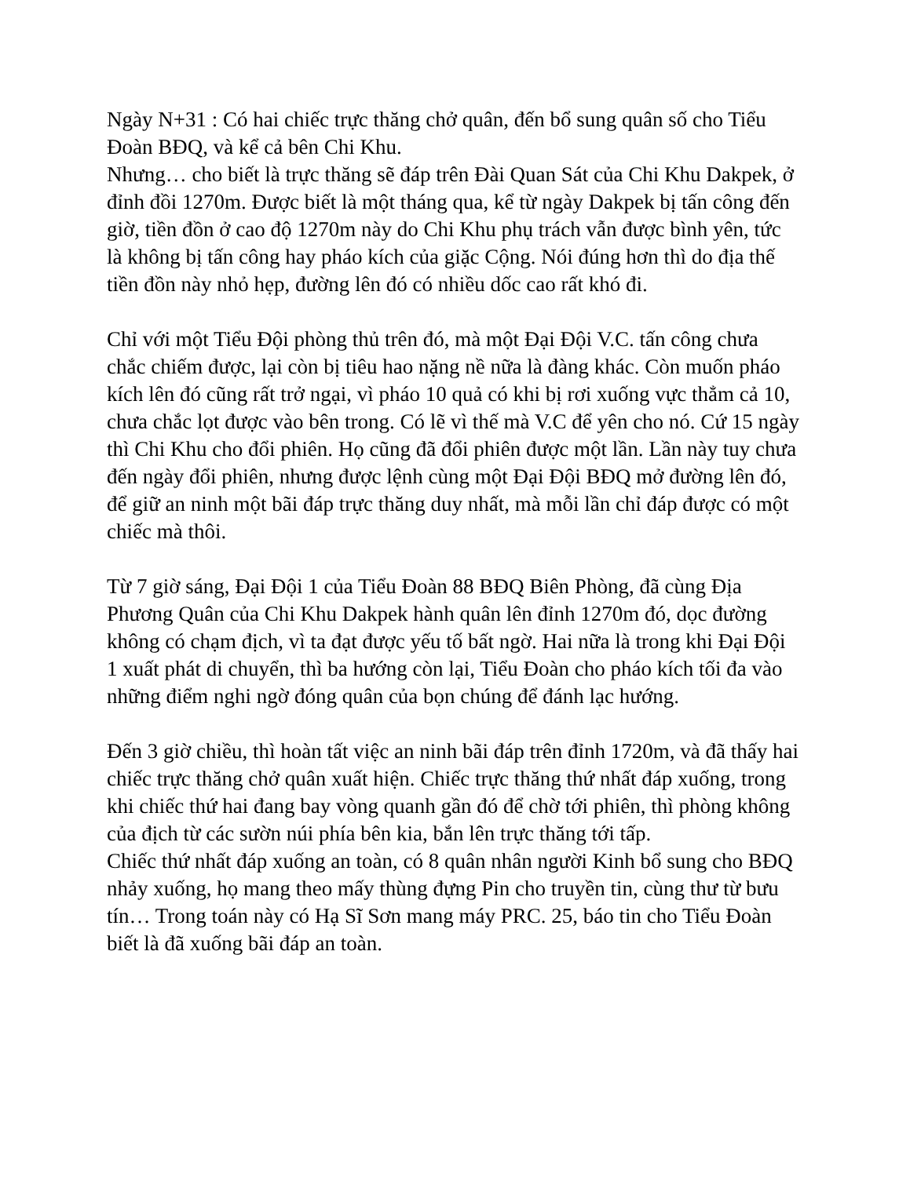Ngày N+31 : Có hai chiếc trực thăng chở quân, đến bổ sung quân số cho Tiểu Đoàn BĐQ, và kể cả bên Chi Khu.
Nhưng… cho biết là trực thăng sẽ đáp trên Đài Quan Sát của Chi Khu Dakpek, ở đỉnh đồi 1270m. Được biết là một tháng qua, kể từ ngày Dakpek bị tấn công đến giờ, tiền đồn ở cao độ 1270m này do Chi Khu phụ trách vẫn được bình yên, tức là không bị tấn công hay pháo kích của giặc Cộng. Nói đúng hơn thì do địa thế tiền đồn này nhỏ hẹp, đường lên đó có nhiều dốc cao rất khó đi.
Chỉ với một Tiểu Đội phòng thủ trên đó, mà một Đại Đội V.C. tấn công chưa chắc chiếm được, lại còn bị tiêu hao nặng nề nữa là đàng khác. Còn muốn pháo kích lên đó cũng rất trở ngại, vì pháo 10 quả có khi bị rơi xuống vực thẳm cả 10, chưa chắc lọt được vào bên trong. Có lẽ vì thế mà V.C để yên cho nó. Cứ 15 ngày thì Chi Khu cho đổi phiên. Họ cũng đã đổi phiên được một lần. Lần này tuy chưa đến ngày đổi phiên, nhưng được lệnh cùng một Đại Đội BĐQ mở đường lên đó, để giữ an ninh một bãi đáp trực thăng duy nhất, mà mỗi lần chỉ đáp được có một chiếc mà thôi.
Từ 7 giờ sáng, Đại Đội 1 của Tiểu Đoàn 88 BĐQ Biên Phòng, đã cùng Địa Phương Quân của Chi Khu Dakpek hành quân lên đỉnh 1270m đó, dọc đường không có chạm địch, vì ta đạt được yếu tố bất ngờ. Hai nữa là trong khi Đại Đội 1 xuất phát di chuyển, thì ba hướng còn lại, Tiểu Đoàn cho pháo kích tối đa vào những điểm nghi ngờ đóng quân của bọn chúng để đánh lạc hướng.
Đến 3 giờ chiều, thì hoàn tất việc an ninh bãi đáp trên đỉnh 1720m, và đã thấy hai chiếc trực thăng chở quân xuất hiện. Chiếc trực thăng thứ nhất đáp xuống, trong khi chiếc thứ hai đang bay vòng quanh gần đó để chờ tới phiên, thì phòng không của địch từ các sườn núi phía bên kia, bắn lên trực thăng tới tấp.
Chiếc thứ nhất đáp xuống an toàn, có 8 quân nhân người Kinh bổ sung cho BĐQ nhảy xuống, họ mang theo mấy thùng đựng Pin cho truyền tin, cùng thư từ bưu tín… Trong toán này có Hạ Sĩ Sơn mang máy PRC. 25, báo tin cho Tiểu Đoàn biết là đã xuống bãi đáp an toàn.